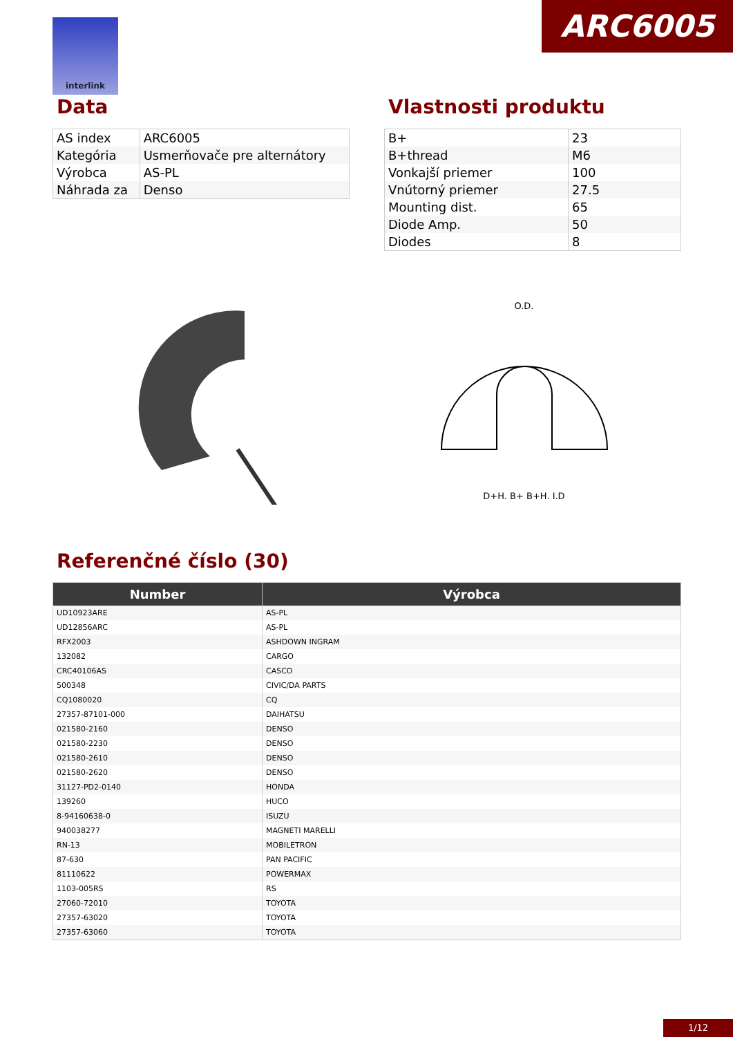ARC6005 interlink
Data
| AS index | ARC6005 |
| Kategória | Usmerňovače pre alternátory |
| Výrobca | AS-PL |
| Náhrada za | Denso |
Vlastnosti produktu
| B+ | 23 |
| B+thread | M6 |
| Vonkajší priemer | 100 |
| Vnútorný priemer | 27.5 |
| Mounting dist. | 65 |
| Diode Amp. | 50 |
| Diodes | 8 |
O.D.
D+H. B+ B+H. I.D
Referenčné číslo (30)
| Number | Výrobca |
| --- | --- |
| UD10923ARE | AS-PL |
| UD12856ARC | AS-PL |
| RFX2003 | ASHDOWN INGRAM |
| 132082 | CARGO |
| CRC40106AS | CASCO |
| 500348 | CIVIC/DA PARTS |
| CQ1080020 | CQ |
| 27357-87101-000 | DAIHATSU |
| 021580-2160 | DENSO |
| 021580-2230 | DENSO |
| 021580-2610 | DENSO |
| 021580-2620 | DENSO |
| 31127-PD2-0140 | HONDA |
| 139260 | HUCO |
| 8-94160638-0 | ISUZU |
| 940038277 | MAGNETI MARELLI |
| RN-13 | MOBILETRON |
| 87-630 | PAN PACIFIC |
| 81110622 | POWERMAX |
| 1103-005RS | RS |
| 27060-72010 | TOYOTA |
| 27357-63020 | TOYOTA |
| 27357-63060 | TOYOTA |
1/12